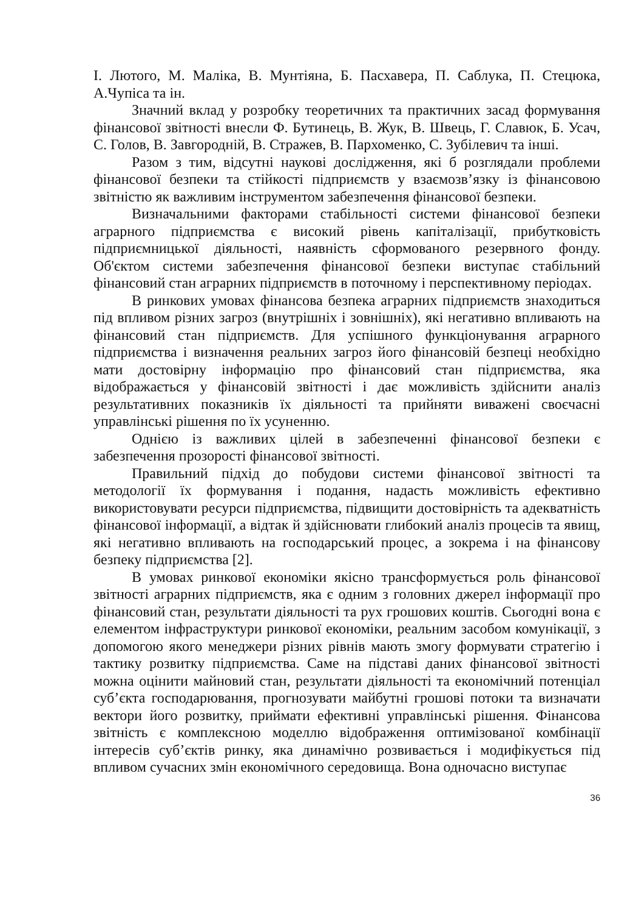І. Лютого, М. Маліка, В. Мунтіяна, Б. Пасхавера, П. Саблука, П. Стецюка, А.Чупіса та ін.
Значний вклад у розробку теоретичних та практичних засад формування фінансової звітності внесли Ф. Бутинець, В. Жук, В. Швець, Г. Славюк, Б. Усач, С. Голов, В. Завгородній, В. Стражев, В. Пархоменко, С. Зубілевич та інші.
Разом з тим, відсутні наукові дослідження, які б розглядали проблеми фінансової безпеки та стійкості підприємств у взаємозв’язку із фінансовою звітністю як важливим інструментом забезпечення фінансової безпеки.
Визначальними факторами стабільності системи фінансової безпеки аграрного підприємства є високий рівень капіталізації, прибутковість підприємницької діяльності, наявність сформованого резервного фонду. Об'єктом системи забезпечення фінансової безпеки виступає стабільний фінансовий стан аграрних підприємств в поточному і перспективному періодах.
В ринкових умовах фінансова безпека аграрних підприємств знаходиться під впливом різних загроз (внутрішніх і зовнішніх), які негативно впливають на фінансовий стан підприємств. Для успішного функціонування аграрного підприємства і визначення реальних загроз його фінансовій безпеці необхідно мати достовірну інформацію про фінансовий стан підприємства, яка відображається у фінансовій звітності і дає можливість здійснити аналіз результативних показників їх діяльності та прийняти виважені своєчасні управлінські рішення по їх усуненню.
Однією із важливих цілей в забезпеченні фінансової безпеки є забезпечення прозорості фінансової звітності.
Правильний підхід до побудови системи фінансової звітності та методології їх формування і подання, надасть можливість ефективно використовувати ресурси підприємства, підвищити достовірність та адекватність фінансової інформації, а відтак й здійснювати глибокий аналіз процесів та явищ, які негативно впливають на господарський процес, а зокрема і на фінансову безпеку підприємства [2].
В умовах ринкової економіки якісно трансформується роль фінансової звітності аграрних підприємств, яка є одним з головних джерел інформації про фінансовий стан, результати діяльності та рух грошових коштів. Сьогодні вона є елементом інфраструктури ринкової економіки, реальним засобом комунікації, з допомогою якого менеджери різних рівнів мають змогу формувати стратегію і тактику розвитку підприємства. Саме на підставі даних фінансової звітності можна оцінити майновий стан, результати діяльності та економічний потенціал суб’єкта господарювання, прогнозувати майбутні грошові потоки та визначати вектори його розвитку, приймати ефективні управлінські рішення. Фінансова звітність є комплексною моделлю відображення оптимізованої комбінації інтересів суб’єктів ринку, яка динамічно розвивається і модифікується під впливом сучасних змін економічного середовища. Вона одночасно виступає
36